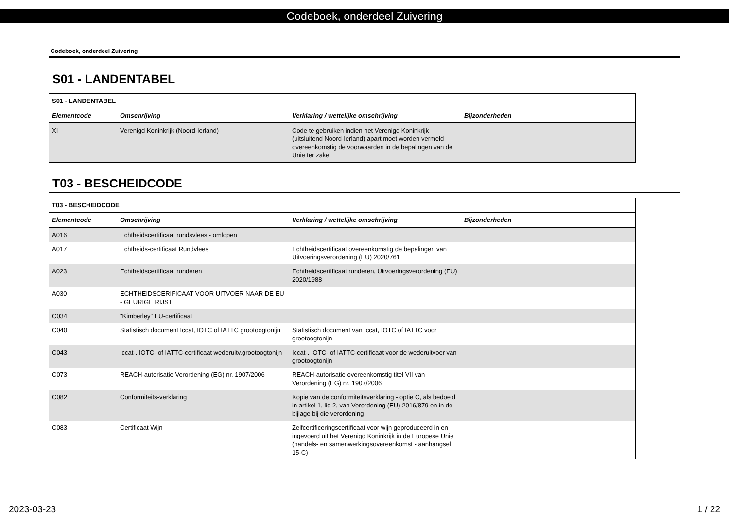Codeboek, onderdeel Zuivering
Codeboek, onderdeel Zuivering
S01 - LANDENTABEL
| S01 - LANDENTABEL | | | |
| --- | --- | --- | --- |
| Elementcode | Omschrijving | Verklaring / wettelijke omschrijving | Bijzonderheden |
| XI | Verenigd Koninkrijk (Noord-Ierland) | Code te gebruiken indien het Verenigd Koninkrijk (uitsluitend Noord-Ierland) apart moet worden vermeld overeenkomstig de voorwaarden in de bepalingen van de Unie ter zake. | |
T03 - BESCHEIDCODE
| T03 - BESCHEIDCODE | | | |
| --- | --- | --- | --- |
| Elementcode | Omschrijving | Verklaring / wettelijke omschrijving | Bijzonderheden |
| A016 | Echtheidscertificaat rundsvlees - omlopen | | |
| A017 | Echtheids-certificaat Rundvlees | Echtheidscertificaat overeenkomstig de bepalingen van Uitvoeringsverordening (EU) 2020/761 | |
| A023 | Echtheidscertificaat runderen | Echtheidscertificaat runderen, Uitvoeringsverordening (EU) 2020/1988 | |
| A030 | ECHTHEIDSCERIFICAAT VOOR UITVOER NAAR DE EU - GEURIGE RIJST | | |
| C034 | "Kimberley" EU-certificaat | | |
| C040 | Statistisch document Iccat, IOTC of IATTC grootoogtonijn | Statistisch document van Iccat, IOTC of IATTC voor grootoogtonijn | |
| C043 | Iccat-, IOTC- of IATTC-certificaat wederuitv.grootoogtonijn | Iccat-, IOTC- of IATTC-certificaat voor de wederuitvoer van grootoogtonijn | |
| C073 | REACH-autorisatie Verordening (EG) nr. 1907/2006 | REACH-autorisatie overeenkomstig titel VII van Verordening (EG) nr. 1907/2006 | |
| C082 | Conformiteits-verklaring | Kopie van de conformiteitsverklaring - optie C, als bedoeld in artikel 1, lid 2, van Verordening (EU) 2016/879 en in de bijlage bij die verordening | |
| C083 | Certificaat Wijn | Zelfcertificeringscertificaat voor wijn geproduceerd in en ingevoerd uit het Verenigd Koninkrijk in de Europese Unie (handels- en samenwerkingsovereenkomst - aanhangsel 15-C) | |
2023-03-23 1 / 22